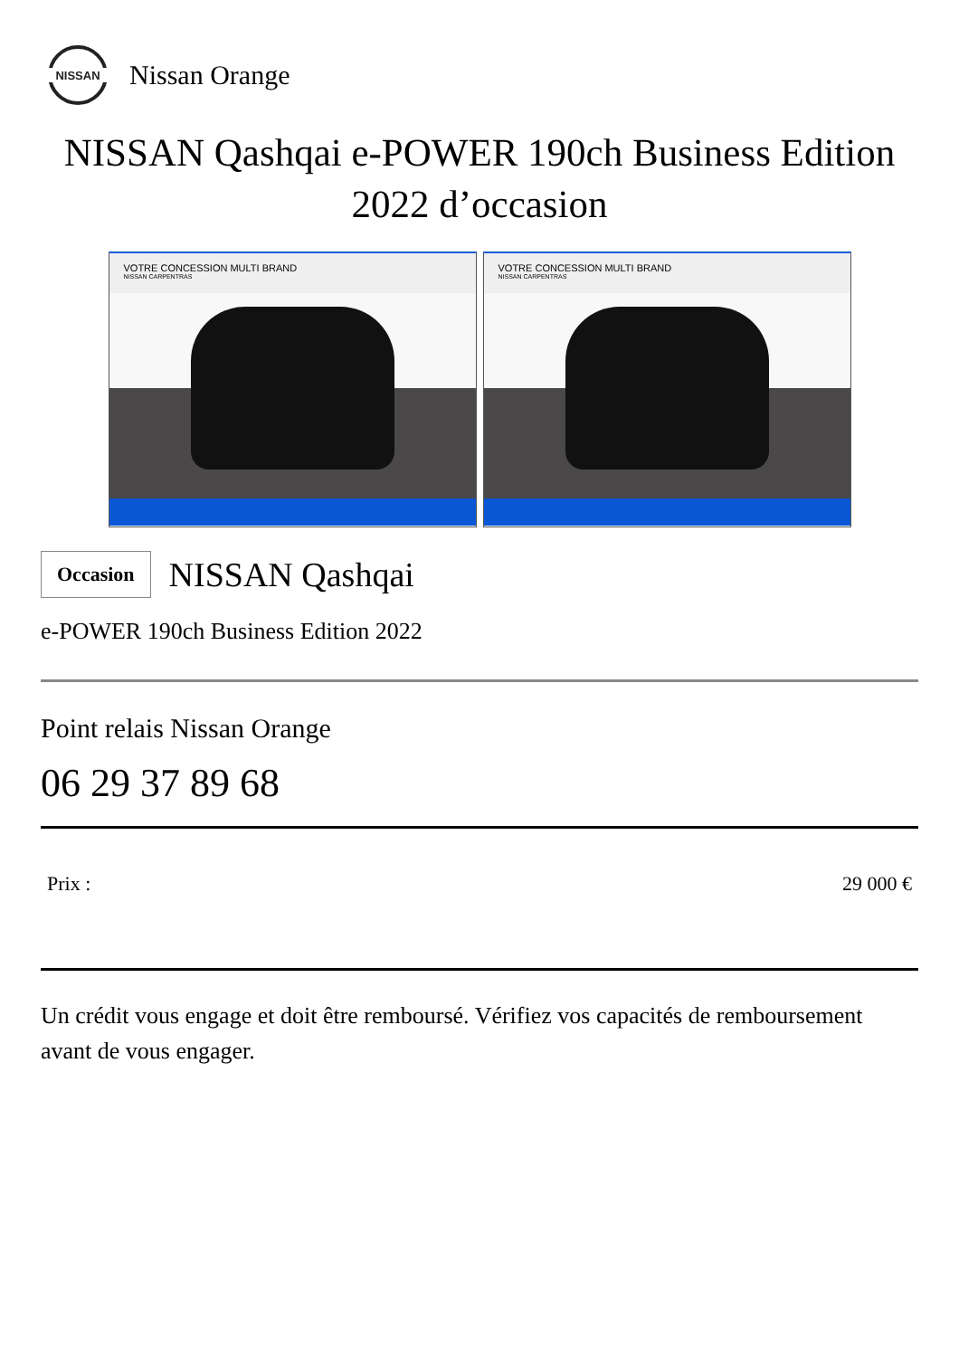NISSAN
Nissan Orange
NISSAN Qashqai e-POWER 190ch Business Edition 2022 d’occasion
VOTRE CONCESSION MULTI BRAND
NISSAN CARPENTRAS
VOTRE CONCESSION MULTI BRAND
NISSAN CARPENTRAS
Occasion
NISSAN Qashqai
e-POWER 190ch Business Edition 2022
Point relais Nissan Orange
06 29 37 89 68
Prix : 29 000 €
Un crédit vous engage et doit être remboursé. Vérifiez vos capacités de remboursement avant de vous engager.